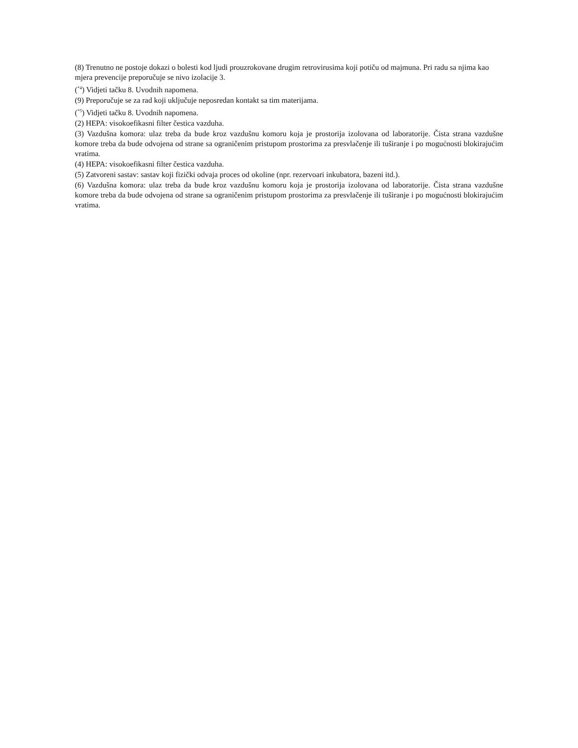(8) Trenutno ne postoje dokazi o bolesti kod ljudi prouzrokovane drugim retrovirusima koji potiču od majmuna. Pri radu sa njima kao mjera prevencije preporučuje se nivo izolacije 3.
(<sup>*4</sup>) Vidjeti tačku 8. Uvodnih napomena.
(9) Preporučuje se za rad koji uključuje neposredan kontakt sa tim materijama.
(<sup>*5</sup>) Vidjeti tačku 8. Uvodnih napomena.
(2) HEPA: visokoefikasni filter čestica vazduha.
(3) Vazdušna komora: ulaz treba da bude kroz vazdušnu komoru koja je prostorija izolovana od laboratorije. Čista strana vazdušne komore treba da bude odvojena od strane sa ograničenim pristupom prostorima za presvlačenje ili tuširanje i po mogućnosti blokirajućim vratima.
(4) HEPA: visokoefikasni filter čestica vazduha.
(5) Zatvoreni sastav: sastav koji fizički odvaja proces od okoline (npr. rezervoari inkubatora, bazeni itd.).
(6) Vazdušna komora: ulaz treba da bude kroz vazdušnu komoru koja je prostorija izolovana od laboratorije. Čista strana vazdušne komore treba da bude odvojena od strane sa ograničenim pristupom prostorima za presvlačenje ili tuširanje i po mogućnosti blokirajućim vratima.